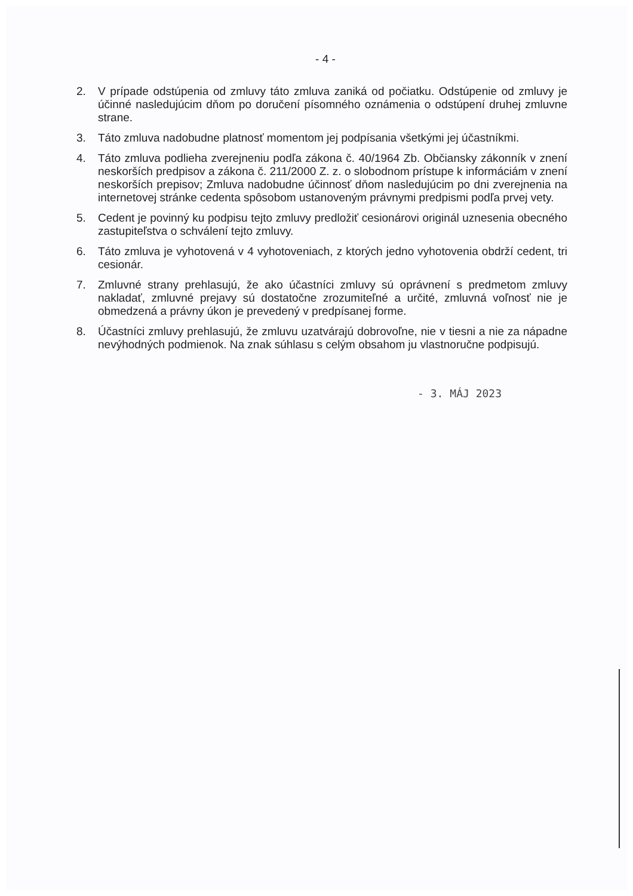- 4 -
2. V prípade odstúpenia od zmluvy táto zmluva zaniká od počiatku. Odstúpenie od zmluvy je účinné nasledujúcim dňom po doručení písomného oznámenia o odstúpení druhej zmluvne strane.
3. Táto zmluva nadobudne platnosť momentom jej podpísania všetkými jej účastníkmi.
4. Táto zmluva podlieha zverejneniu podľa zákona č. 40/1964 Zb. Občiansky zákonník v znení neskorších predpisov a zákona č. 211/2000 Z. z. o slobodnom prístupe k informáciám v znení neskorších prepisov; Zmluva nadobudne účinnosť dňom nasledujúcim po dni zverejnenia na internetovej stránke cedenta spôsobom ustanoveným právnymi predpismi podľa prvej vety.
5. Cedent je povinný ku podpisu tejto zmluvy predložiť cesionárovi originál uznesenia obecného zastupiteľstva o schválení tejto zmluvy.
6. Táto zmluva je vyhotovená v 4 vyhotoveniach, z ktorých jedno vyhotovenia obdrží cedent, tri cesionár.
7. Zmluvné strany prehlasujú, že ako účastníci zmluvy sú oprávnení s predmetom zmluvy nakladať, zmluvné prejavy sú dostatočne zrozumiteľné a určité, zmluvná voľnosť nie je obmedzená a právny úkon je prevedený v predpísanej forme.
8. Účastníci zmluvy prehlasujú, že zmluvu uzatvárajú dobrovoľne, nie v tiesni a nie za nápadne nevýhodných podmienok. Na znak súhlasu s celým obsahom ju vlastnoručne podpisujú.
- 3. MÁJ 2023